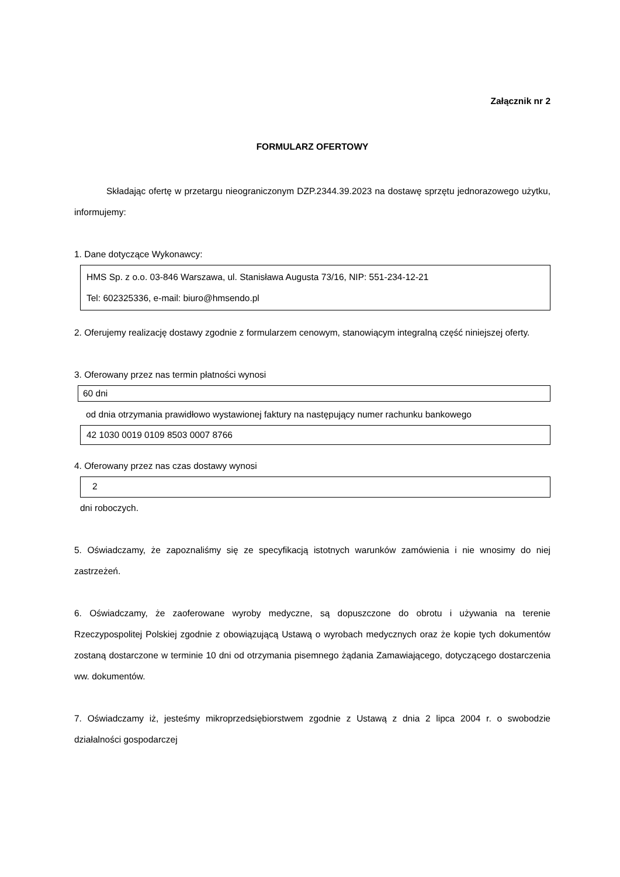Załącznik nr 2
FORMULARZ OFERTOWY
Składając ofertę w przetargu nieograniczonym DZP.2344.39.2023 na dostawę sprzętu jednorazowego użytku, informujemy:
1. Dane dotyczące Wykonawcy:
HMS Sp. z o.o. 03-846 Warszawa, ul. Stanisława Augusta 73/16, NIP: 551-234-12-21
Tel: 602325336, e-mail: biuro@hmsendo.pl
2. Oferujemy realizację dostawy zgodnie z formularzem cenowym, stanowiącym integralną część niniejszej oferty.
3. Oferowany przez nas termin płatności wynosi
60 dni
od dnia otrzymania prawidłowo wystawionej faktury na następujący numer rachunku bankowego
42 1030 0019 0109 8503 0007 8766
4. Oferowany przez nas czas dostawy wynosi
2
dni roboczych.
5. Oświadczamy, że zapoznaliśmy się ze specyfikacją istotnych warunków zamówienia i nie wnosimy do niej zastrzeżeń.
6. Oświadczamy, że zaoferowane wyroby medyczne, są dopuszczone do obrotu i używania na terenie Rzeczypospolitej Polskiej zgodnie z obowiązującą Ustawą o wyrobach medycznych oraz że kopie tych dokumentów zostaną dostarczone w terminie 10 dni od otrzymania pisemnego żądania Zamawiającego, dotyczącego dostarczenia ww. dokumentów.
7. Oświadczamy iż, jesteśmy mikroprzedsiębiorstwem zgodnie z Ustawą z dnia 2 lipca 2004 r. o swobodzie działalności gospodarczej